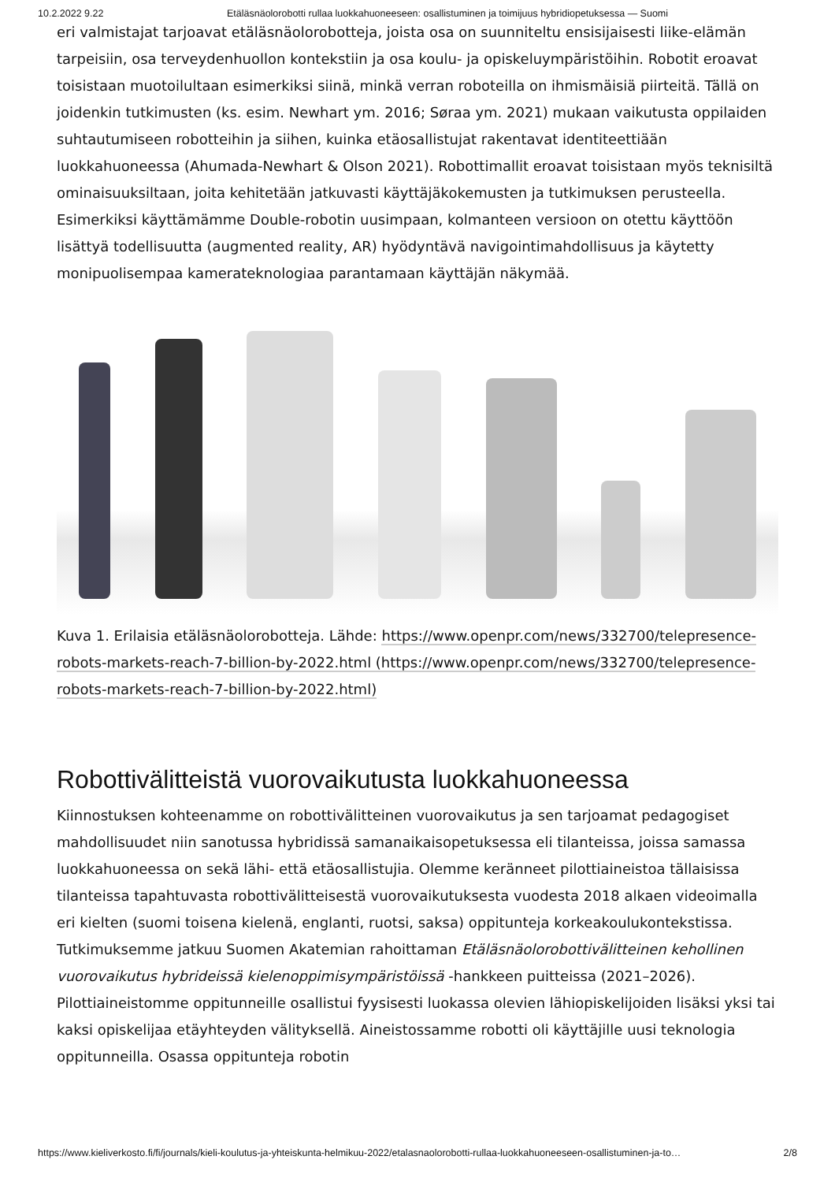10.2.2022 9.22 Etäläsnäolorobotti rullaa luokkahuoneeseen: osallistuminen ja toimijuus hybridiopetuksessa — Suomi
eri valmistajat tarjoavat etäläsnäolorobotteja, joista osa on suunniteltu ensisijaisesti liike-elämän tarpeisiin, osa terveydenhuollon kontekstiin ja osa koulu- ja opiskeluympäristöihin. Robotit eroavat toisistaan muotoilultaan esimerkiksi siinä, minkä verran roboteilla on ihmismäisiä piirteitä. Tällä on joidenkin tutkimusten (ks. esim. Newhart ym. 2016; Søraa ym. 2021) mukaan vaikutusta oppilaiden suhtautumiseen robotteihin ja siihen, kuinka etäosallistujat rakentavat identiteettiään luokkahuoneessa (Ahumada-Newhart & Olson 2021). Robottimallit eroavat toisistaan myös teknisiltä ominaisuuksiltaan, joita kehitetään jatkuvasti käyttäjäkokemusten ja tutkimuksen perusteella. Esimerkiksi käyttämämme Double-robotin uusimpaan, kolmanteen versioon on otettu käyttöön lisättyä todellisuutta (augmented reality, AR) hyödyntävä navigointimahdollisuus ja käytetty monipuolisempaa kamerateknologiaa parantamaan käyttäjän näkymää.
Kuva 1. Erilaisia etäläsnäolorobotteja. Lähde: https://www.openpr.com/news/332700/telepresence-robots-markets-reach-7-billion-by-2022.html (https://www.openpr.com/news/332700/telepresence-robots-markets-reach-7-billion-by-2022.html)
Robottivälitteistä vuorovaikutusta luokkahuoneessa
Kiinnostuksen kohteenamme on robottivälitteinen vuorovaikutus ja sen tarjoamat pedagogiset mahdollisuudet niin sanotussa hybridissä samanaikaisopetuksessa eli tilanteissa, joissa samassa luokkahuoneessa on sekä lähi- että etäosallistujia. Olemme keränneet pilottiaineistoa tällaisissa tilanteissa tapahtuvasta robottivälitteisestä vuorovaikutuksesta vuodesta 2018 alkaen videoimalla eri kielten (suomi toisena kielenä, englanti, ruotsi, saksa) oppitunteja korkeakoulukontekstissa. Tutkimuksemme jatkuu Suomen Akatemian rahoittaman Etäläsnäolorobottivälitteinen kehollinen vuorovaikutus hybrideissä kielenoppimisympäristöissä -hankkeen puitteissa (2021–2026). Pilottiaineistomme oppitunneille osallistui fyysisesti luokassa olevien lähiopiskelijoiden lisäksi yksi tai kaksi opiskelijaa etäyhteyden välityksellä. Aineistossamme robotti oli käyttäjille uusi teknologia oppitunneilla. Osassa oppitunteja robotin
https://www.kieliverkosto.fi/fi/journals/kieli-koulutus-ja-yhteiskunta-helmikuu-2022/etalasnaolorobotti-rullaa-luokkahuoneeseen-osallistuminen-ja-to… 2/8